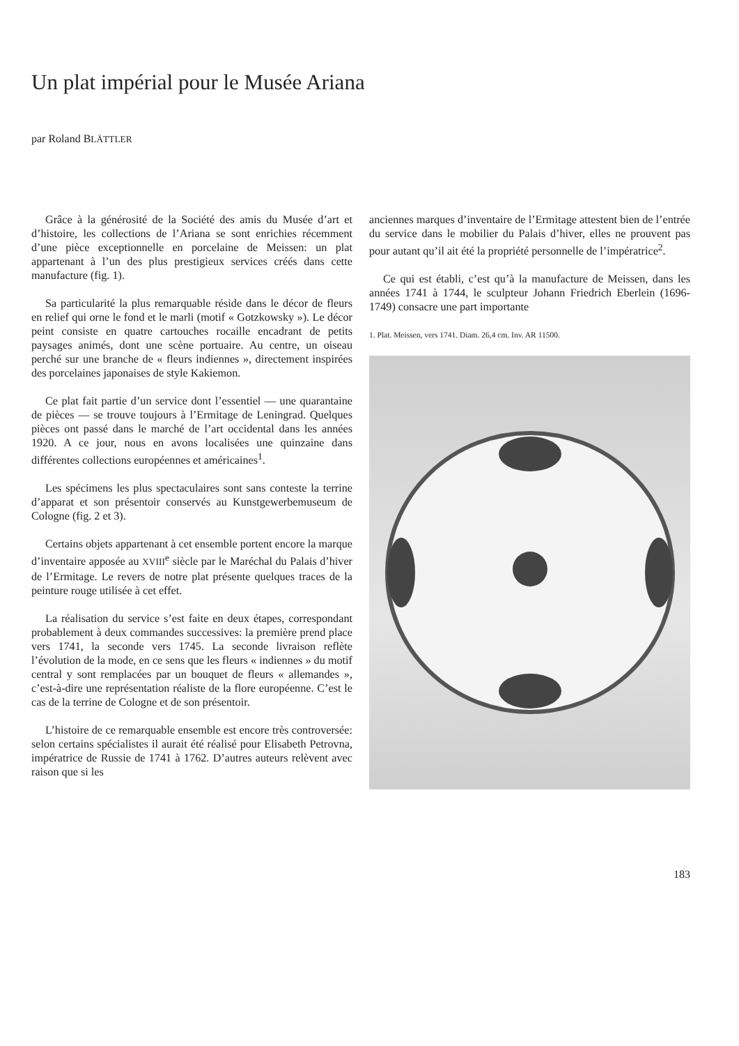Un plat impérial pour le Musée Ariana
par Roland BLÄTTLER
Grâce à la générosité de la Société des amis du Musée d’art et d’histoire, les collections de l’Ariana se sont enrichies récemment d’une pièce exceptionnelle en porcelaine de Meissen: un plat appartenant à l’un des plus prestigieux services créés dans cette manufacture (fig. 1).
Sa particularité la plus remarquable réside dans le décor de fleurs en relief qui orne le fond et le marli (motif « Gotzkowsky »). Le décor peint consiste en quatre cartouches rocaille encadrant de petits paysages animés, dont une scène portuaire. Au centre, un oiseau perché sur une branche de « fleurs indiennes », directement inspirées des porcelaines japonaises de style Kakiemon.
Ce plat fait partie d’un service dont l’essentiel — une quarantaine de pièces — se trouve toujours à l’Ermitage de Leningrad. Quelques pièces ont passé dans le marché de l’art occidental dans les années 1920. A ce jour, nous en avons localisées une quinzaine dans différentes collections européennes et américaines<sup>1</sup>.
Les spécimens les plus spectaculaires sont sans conteste la terrine d’apparat et son présentoir conservés au Kunstgewerbemuseum de Cologne (fig. 2 et 3).
Certains objets appartenant à cet ensemble portent encore la marque d’inventaire apposée au XVIII<sup>e</sup> siècle par le Maréchal du Palais d’hiver de l’Ermitage. Le revers de notre plat présente quelques traces de la peinture rouge utilisée à cet effet.
La réalisation du service s’est faite en deux étapes, correspondant probablement à deux commandes successives: la première prend place vers 1741, la seconde vers 1745. La seconde livraison reflète l’évolution de la mode, en ce sens que les fleurs « indiennes » du motif central y sont remplacées par un bouquet de fleurs « allemandes », c’est-à-dire une représentation réaliste de la flore européenne. C’est le cas de la terrine de Cologne et de son présentoir.
L’histoire de ce remarquable ensemble est encore très controversée: selon certains spécialistes il aurait été réalisé pour Elisabeth Petrovna, impératrice de Russie de 1741 à 1762. D’autres auteurs relèvent avec raison que si les
anciennes marques d’inventaire de l’Ermitage attestent bien de l’entrée du service dans le mobilier du Palais d’hiver, elles ne prouvent pas pour autant qu’il ait été la propriété personnelle de l’impératrice<sup>2</sup>.
Ce qui est établi, c’est qu’à la manufacture de Meissen, dans les années 1741 à 1744, le sculpteur Johann Friedrich Eberlein (1696-1749) consacre une part importante
1. Plat. Meissen, vers 1741. Diam. 26,4 cm. Inv. AR 11500.
183